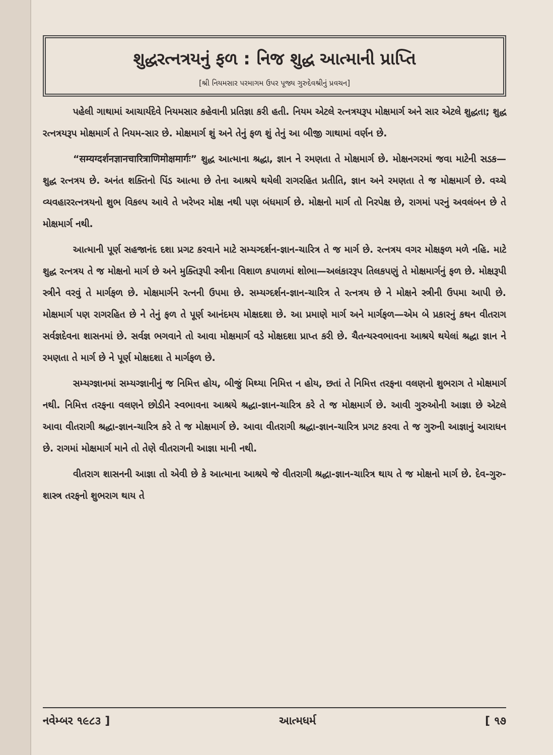શુદ્ધરત્નત્રયનું ફળ : નિજ શુદ્ધ આત્માની પ્રાપ્તિ
[શ્રી નિયમસાર પરમાગમ ઉપર પૂજ્ય ગુરુદેવશ્રીનું પ્રવચન]
પહેલી ગાથામાં આચાર્યદેવે નિયમસાર કહેવાની પ્રતિજ્ઞા કરી હતી. નિયમ એટલે રત્નત્રયરૂપ મોક્ષમાર્ગ અને સાર એટલે શુદ્ધતા; શુદ્ધ રત્નત્રયરૂપ મોક્ષમાર્ગ તે નિયમ-સાર છે. મોક્ષમાર્ગ શું અને તેનું ફળ શું તેનું આ બીજી ગાથામાં વર્ણન છે.
“सम्यग्दर्शनज्ञानचारित्राणिमोक्षमार्गः” શુદ્ધ આત્માના શ્રદ્ધા, જ્ઞાન ને રમણતા તે મોક્ષમાર્ગ છે. મોક્ષનગરમાં જવા માટેની સડક—શુદ્ધ રત્નત્રય છે. અનંત શક્તિનો પિંડ આત્મા છે તેના આશ્રયે થયેલી રાગરહિત પ્રતીતિ, જ્ઞાન અને રમણતા તે જ મોક્ષમાર્ગ છે. વચ્ચે વ્યવહારરત્નત્રયનો શુભ વિકલ્પ આવે તે ખરેખર મોક્ષ નથી પણ બંધમાર્ગ છે. મોક્ષનો માર્ગ તો નિરપેક્ષ છે, રાગમાં પરનું અવલંબન છે તે મોક્ષમાર્ગ નથી.
આત્માની પૂર્ણ સહજાનંદ દશા પ્રગટ કરવાને માટે સમ્યગ્દર્શન-જ્ઞાન-ચારિત્ર તે જ માર્ગ છે. રત્નત્રય વગર મોક્ષફળ મળે નહિ. માટે શુદ્ધ રત્નત્રય તે જ મોક્ષનો માર્ગ છે અને મુક્તિરૂપી સ્ત્રીના વિશાળ કપાળમાં શોભા—અલંકારરૂપ તિલકપણું તે મોક્ષમાર્ગનું ફળ છે. મોક્ષરૂપી સ્ત્રીને વરવું તે માર્ગફળ છે. મોક્ષમાર્ગને રત્નની ઉપમા છે. સમ્યગ્દર્શન-જ્ઞાન-ચારિત્ર તે રત્નત્રય છે ને મોક્ષને સ્ત્રીની ઉપમા આપી છે. મોક્ષમાર્ગ પણ રાગરહિત છે ને તેનું ફળ તે પૂર્ણ આનંદમય મોક્ષદશા છે. આ પ્રમાણે માર્ગ અને માર્ગફળ—એમ બે પ્રકારનું કથન વીતરાગ સર્વજ્ઞદેવના શાસનમાં છે. સર્વજ્ઞ ભગવાને તો આવા મોક્ષમાર્ગ વડે મોક્ષદશા પ્રાપ્ત કરી છે. ચૈતન્યસ્વભાવના આશ્રયે થયેલાં શ્રદ્ધા જ્ઞાન ને રમણતા તે માર્ગ છે ને પૂર્ણ મોક્ષદશા તે માર્ગફળ છે.
સમ્યગ્જ્ઞાનમાં સમ્યગ્જ્ઞાનીનું જ નિમિત્ત હોય, બીજું મિથ્યા નિમિત્ત ન હોય, છતાં તે નિમિત્ત તરફના વલણનો શુભરાગ તે મોક્ષમાર્ગ નથી. નિમિત્ત તરફના વલણને છોડીને સ્વભાવના આશ્રયે શ્રદ્ધા-જ્ઞાન-ચારિત્ર કરે તે જ મોક્ષમાર્ગ છે. આવી ગુરુઓની આજ્ઞા છે એટલે આવા વીતરાગી શ્રદ્ધા-જ્ઞાન-ચારિત્ર કરે તે જ મોક્ષમાર્ગ છે. આવા વીતરાગી શ્રદ્ધા-જ્ઞાન-ચારિત્ર પ્રગટ કરવા તે જ ગુરુની આજ્ઞાનું આરાધન છે. રાગમાં મોક્ષમાર્ગ માને તો તેણે વીતરાગની આજ્ઞા માની નથી.
વીતરાગ શાસનની આજ્ઞા તો એવી છે કે આત્માના આશ્રયે જે વીતરાગી શ્રદ્ધા-જ્ઞાન-ચારિત્ર થાય તે જ મોક્ષનો માર્ગ છે. દેવ-ગુરુ-શાસ્ત્ર તરફનો શુભરાગ થાય તે
નવેમ્બર ૧૯૮૩ ] આત્મધર્મ [ ૧૭